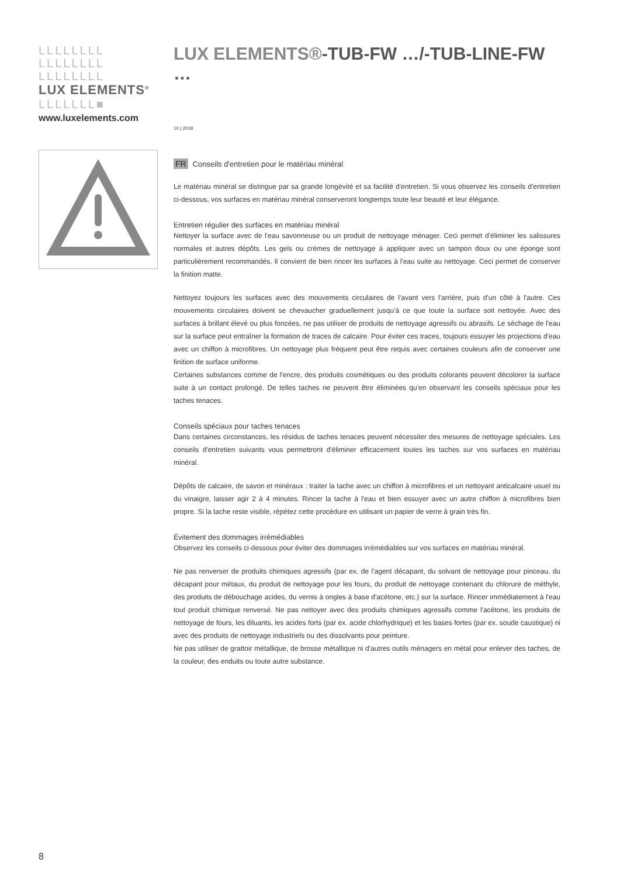LLLLLLLL
LLLLLLLL
LLLLLLLL
LUX ELEMENTS<sup>®</sup>
LLLLLLL■
www.luxelements.com
LUX ELEMENTS®-TUB-FW …/-TUB-LINE-FW …
10 | 2018
FR Conseils d'entretien pour le matériau minéral
Le matériau minéral se distingue par sa grande longévité et sa facilité d'entretien. Si vous observez les conseils d'entretien ci-dessous, vos surfaces en matériau minéral conserveront longtemps toute leur beauté et leur élégance.
Entretien régulier des surfaces en matériau minéral
Nettoyer la surface avec de l'eau savonneuse ou un produit de nettoyage ménager. Ceci permet d'éliminer les salissures normales et autres dépôts. Les gels ou crèmes de nettoyage à appliquer avec un tampon doux ou une éponge sont particulièrement recommandés. Il convient de bien rincer les surfaces à l'eau suite au nettoyage. Ceci permet de conserver la finition matte.
Nettoyez toujours les surfaces avec des mouvements circulaires de l'avant vers l'arrière, puis d'un côté à l'autre. Ces mouvements circulaires doivent se chevaucher graduellement jusqu'à ce que toute la surface soit nettoyée. Avec des surfaces à brillant élevé ou plus foncées, ne pas utiliser de produits de nettoyage agressifs ou abrasifs. Le séchage de l'eau sur la surface peut entraîner la formation de traces de calcaire. Pour éviter ces traces, toujours essuyer les projections d'eau avec un chiffon à microfibres. Un nettoyage plus fréquent peut être requis avec certaines couleurs afin de conserver une finition de surface uniforme.
Certaines substances comme de l'encre, des produits cosmétiques ou des produits colorants peuvent décolorer la surface suite à un contact prolongé. De telles taches ne peuvent être éliminées qu'en observant les conseils spéciaux pour les taches tenaces.
Conseils spéciaux pour taches tenaces
Dans certaines circonstances, les résidus de taches tenaces peuvent nécessiter des mesures de nettoyage spéciales. Les conseils d'entretien suivants vous permettront d'éliminer efficacement toutes les taches sur vos surfaces en matériau minéral.
Dépôts de calcaire, de savon et minéraux : traiter la tache avec un chiffon à microfibres et un nettoyant anticalcaire usuel ou du vinaigre, laisser agir 2 à 4 minutes. Rincer la tache à l'eau et bien essuyer avec un autre chiffon à microfibres bien propre. Si la tache reste visible, répétez cette procédure en utilisant un papier de verre à grain très fin.
Évitement des dommages irrémédiables
Observez les conseils ci-dessous pour éviter des dommages irrémédiables sur vos surfaces en matériau minéral.
Ne pas renverser de produits chimiques agressifs (par ex. de l'agent décapant, du solvant de nettoyage pour pinceau, du décapant pour métaux, du produit de nettoyage pour les fours, du produit de nettoyage contenant du chlorure de méthyle, des produits de débouchage acides, du vernis à ongles à base d'acétone, etc.) sur la surface. Rincer immédiatement à l'eau tout produit chimique renversé. Ne pas nettoyer avec des produits chimiques agressifs comme l'acétone, les produits de nettoyage de fours, les diluants, les acides forts (par ex. acide chlorhydrique) et les bases fortes (par ex. soude caustique) ni avec des produits de nettoyage industriels ou des dissolvants pour peinture.
Ne pas utiliser de grattoir métallique, de brosse métallique ni d'autres outils ménagers en métal pour enlever des taches, de la couleur, des enduits ou toute autre substance.
8